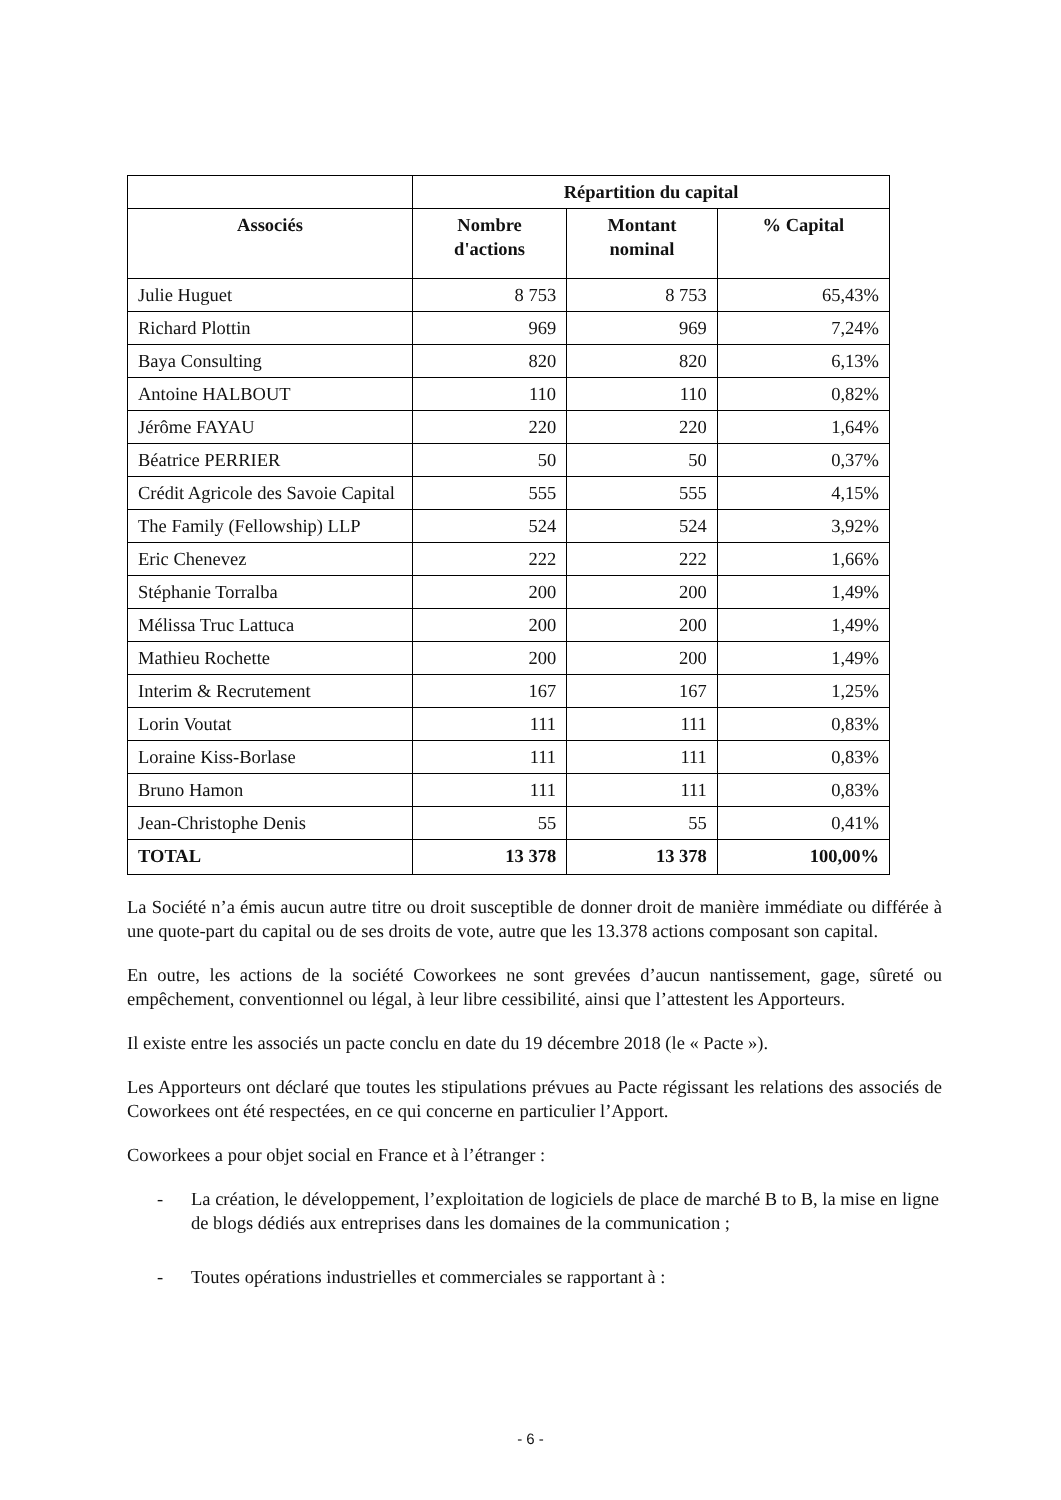| | Répartition du capital | | |
| --- | --- | --- | --- |
| Associés | Nombre d'actions | Montant nominal | % Capital |
| Julie Huguet | 8 753 | 8 753 | 65,43% |
| Richard Plottin | 969 | 969 | 7,24% |
| Baya Consulting | 820 | 820 | 6,13% |
| Antoine HALBOUT | 110 | 110 | 0,82% |
| Jérôme FAYAU | 220 | 220 | 1,64% |
| Béatrice PERRIER | 50 | 50 | 0,37% |
| Crédit Agricole des Savoie Capital | 555 | 555 | 4,15% |
| The Family (Fellowship) LLP | 524 | 524 | 3,92% |
| Eric Chenevez | 222 | 222 | 1,66% |
| Stéphanie Torralba | 200 | 200 | 1,49% |
| Mélissa Truc Lattuca | 200 | 200 | 1,49% |
| Mathieu Rochette | 200 | 200 | 1,49% |
| Interim & Recrutement | 167 | 167 | 1,25% |
| Lorin Voutat | 111 | 111 | 0,83% |
| Loraine Kiss-Borlase | 111 | 111 | 0,83% |
| Bruno Hamon | 111 | 111 | 0,83% |
| Jean-Christophe Denis | 55 | 55 | 0,41% |
| TOTAL | 13 378 | 13 378 | 100,00% |
La Société n’a émis aucun autre titre ou droit susceptible de donner droit de manière immédiate ou différée à une quote-part du capital ou de ses droits de vote, autre que les 13.378 actions composant son capital.
En outre, les actions de la société Coworkees ne sont grevées d’aucun nantissement, gage, sûreté ou empêchement, conventionnel ou légal, à leur libre cessibilité, ainsi que l’attestent les Apporteurs.
Il existe entre les associés un pacte conclu en date du 19 décembre 2018 (le « Pacte »).
Les Apporteurs ont déclaré que toutes les stipulations prévues au Pacte régissant les relations des associés de Coworkees ont été respectées, en ce qui concerne en particulier l’Apport.
Coworkees a pour objet social en France et à l’étranger :
- La création, le développement, l’exploitation de logiciels de place de marché B to B, la mise en ligne de blogs dédiés aux entreprises dans les domaines de la communication ;
- Toutes opérations industrielles et commerciales se rapportant à :
- 6 -